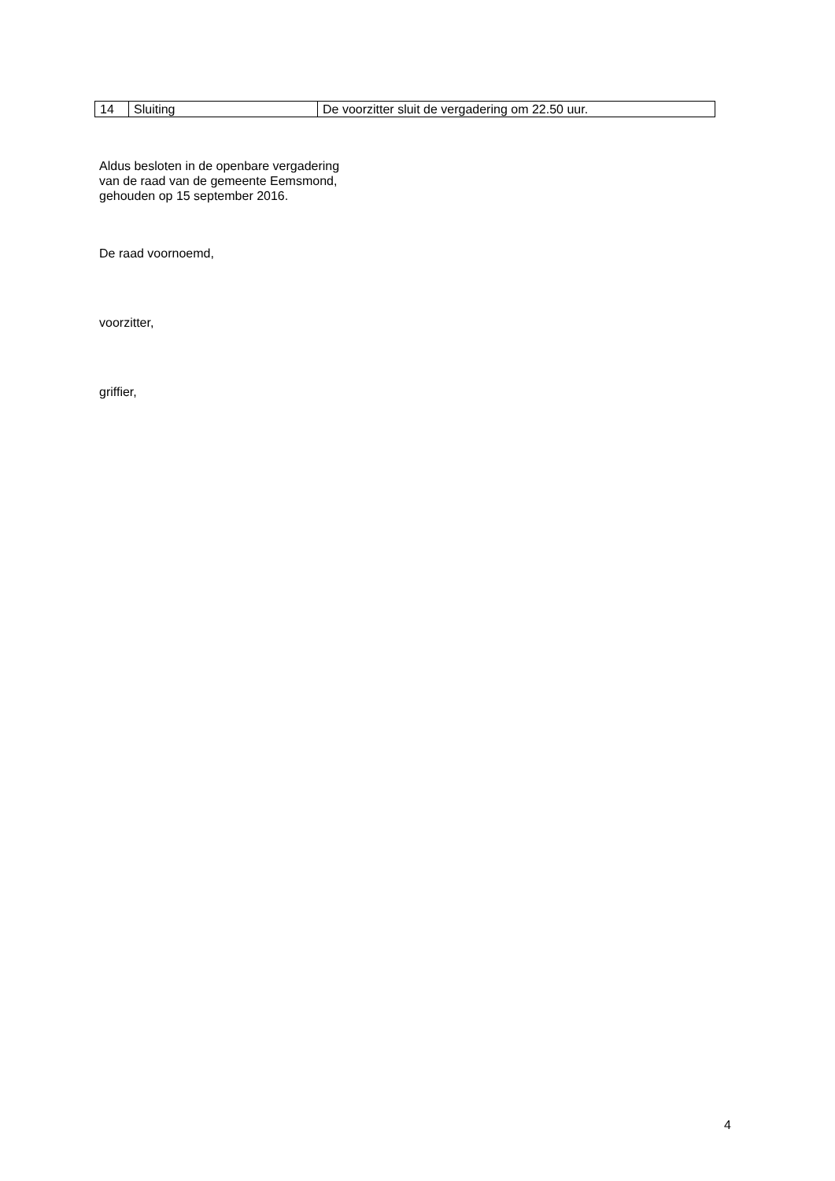| 14 | Sluiting | De voorzitter sluit de vergadering om 22.50 uur. |
Aldus besloten in de openbare vergadering
van de raad van de gemeente Eemsmond,
gehouden op 15 september 2016.
De raad voornoemd,
voorzitter,
griffier,
4